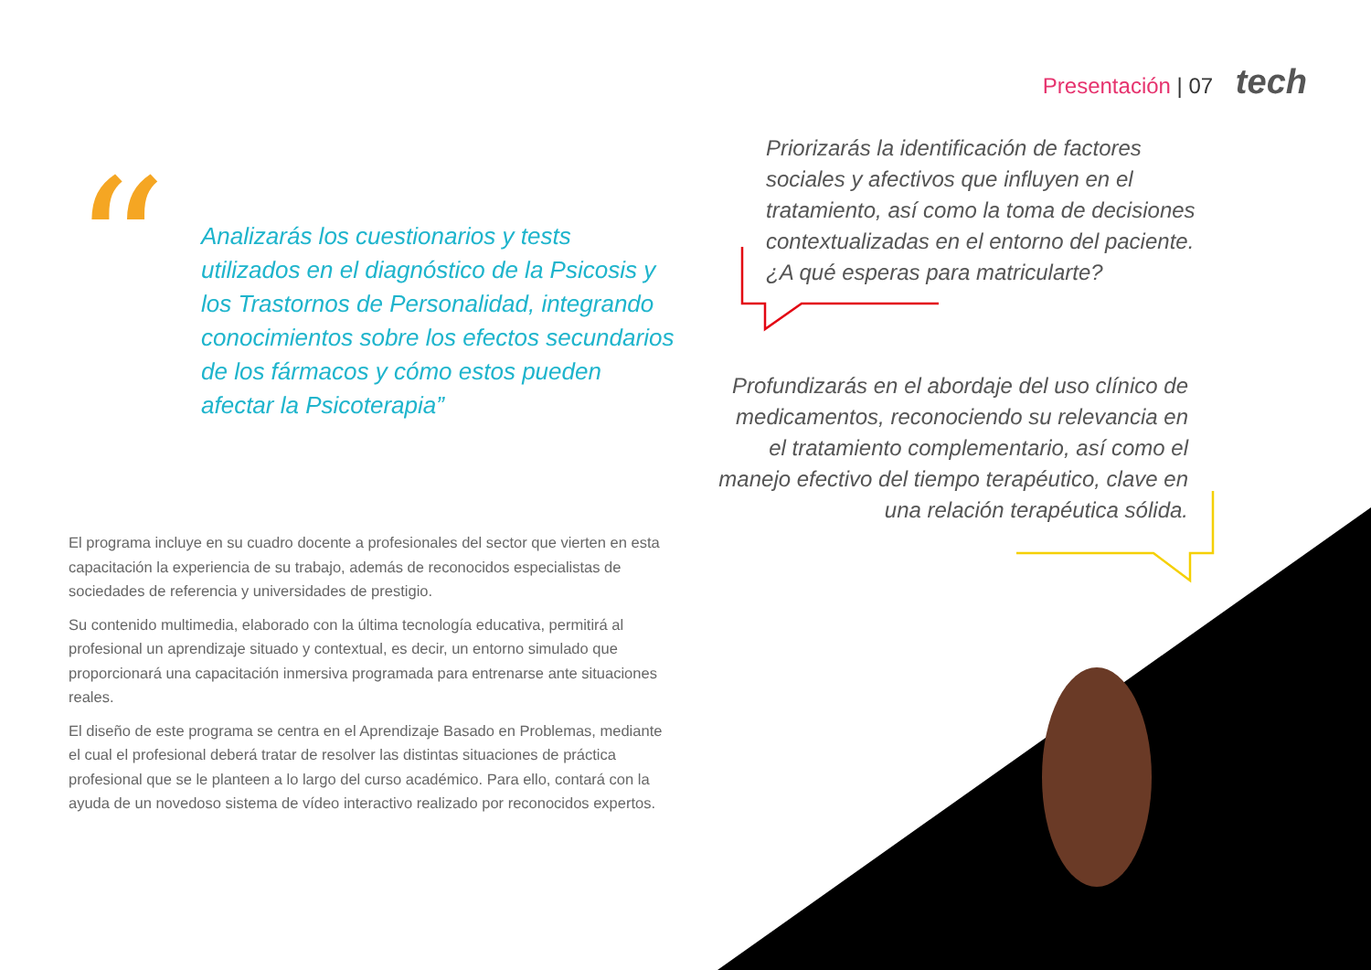Presentación | 07 tech
“
Analizarás los cuestionarios y tests utilizados en el diagnóstico de la Psicosis y los Trastornos de Personalidad, integrando conocimientos sobre los efectos secundarios de los fármacos y cómo estos pueden afectar la Psicoterapia”
Priorizarás la identificación de factores sociales y afectivos que influyen en el tratamiento, así como la toma de decisiones contextualizadas en el entorno del paciente. ¿A qué esperas para matricularte?
Profundizarás en el abordaje del uso clínico de medicamentos, reconociendo su relevancia en el tratamiento complementario, así como el manejo efectivo del tiempo terapéutico, clave en una relación terapéutica sólida.
El programa incluye en su cuadro docente a profesionales del sector que vierten en esta capacitación la experiencia de su trabajo, además de reconocidos especialistas de sociedades de referencia y universidades de prestigio.
Su contenido multimedia, elaborado con la última tecnología educativa, permitirá al profesional un aprendizaje situado y contextual, es decir, un entorno simulado que proporcionará una capacitación inmersiva programada para entrenarse ante situaciones reales.
El diseño de este programa se centra en el Aprendizaje Basado en Problemas, mediante el cual el profesional deberá tratar de resolver las distintas situaciones de práctica profesional que se le planteen a lo largo del curso académico. Para ello, contará con la ayuda de un novedoso sistema de vídeo interactivo realizado por reconocidos expertos.